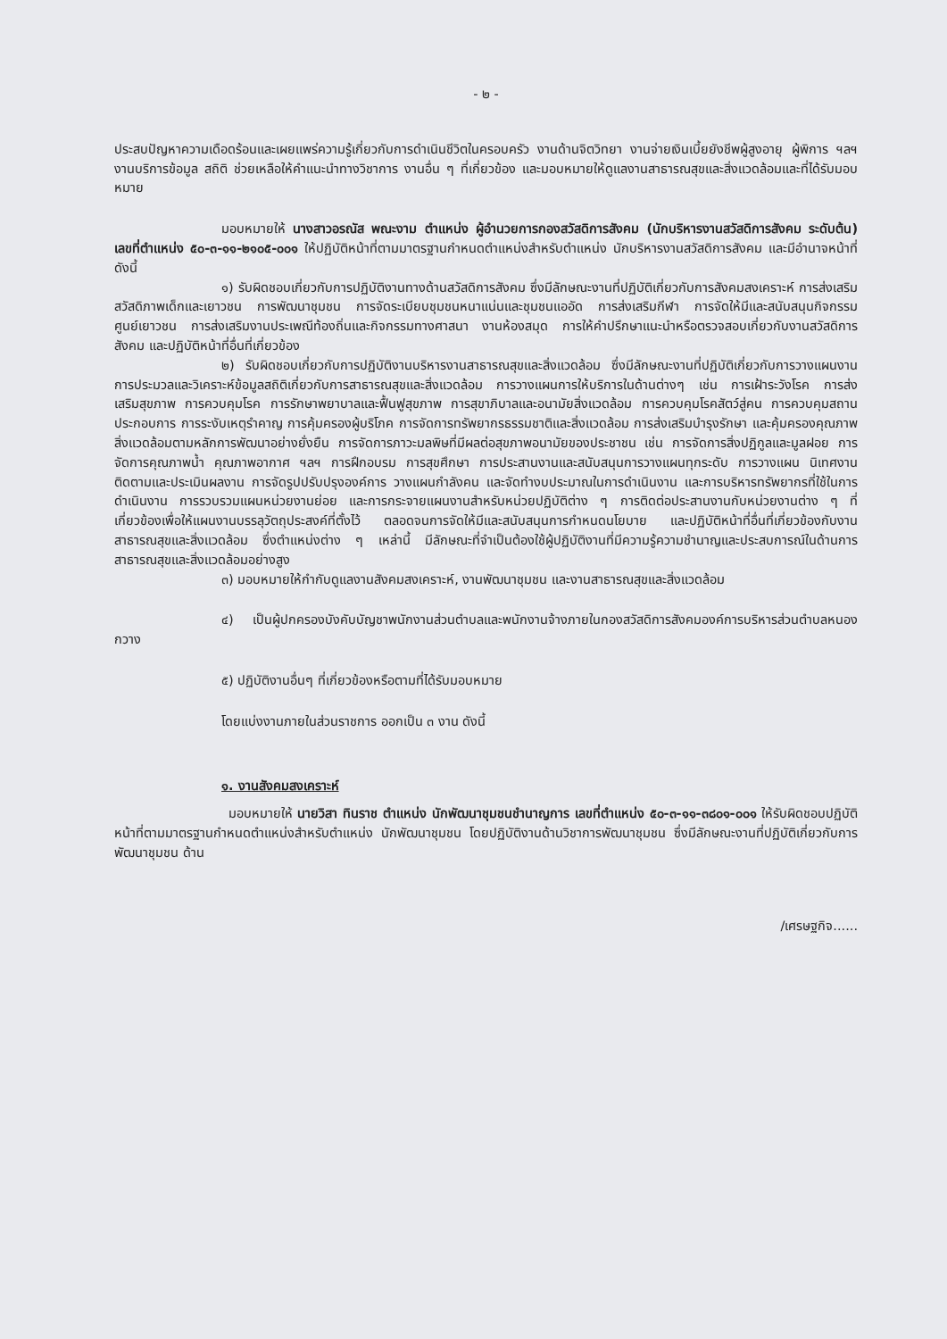- ๒ -
ประสบปัญหาความเดือดร้อนและเผยแพร่ความรู้เกี่ยวกับการดำเนินชีวิตในครอบครัว งานด้านจิตวิทยา งานจ่ายเงินเบี้ยยังชีพผู้สูงอายุ ผู้พิการ ฯลฯ งานบริการข้อมูล สถิติ ช่วยเหลือให้คำแนะนำทางวิชาการ งานอื่น ๆ ที่เกี่ยวข้อง และมอบหมายให้ดูแลงานสาธารณสุขและสิ่งแวดล้อมและที่ได้รับมอบหมาย
มอบหมายให้ นางสาวอรณัส พณะงาม ตำแหน่ง ผู้อำนวยการกองสวัสดิการสังคม (นักบริหารงานสวัสดิการสังคม ระดับต้น) เลขที่ตำแหน่ง ๕๐-๓-๑๑-๒๑๐๕-๐๐๑ ให้ปฏิบัติหน้าที่ตามมาตรฐานกำหนดตำแหน่งสำหรับตำแหน่ง นักบริหารงานสวัสดิการสังคม และมีอำนาจหน้าที่ดังนี้
๑) รับผิดชอบเกี่ยวกับการปฏิบัติงานทางด้านสวัสดิการสังคม ซึ่งมีลักษณะงานที่ปฏิบัติเกี่ยวกับการสังคมสงเคราะห์ การส่งเสริมสวัสดิภาพเด็กและเยาวชน การพัฒนาชุมชน การจัดระเบียบชุมชนหนาแน่นและชุมชนแออัด การส่งเสริมกีฬา การจัดให้มีและสนับสนุนกิจกรรมศูนย์เยาวชน การส่งเสริมงานประเพณีท้องถิ่นและกิจกรรมทางศาสนา งานห้องสมุด การให้คำปรึกษาแนะนำหรือตรวจสอบเกี่ยวกับงานสวัสดิการสังคม และปฏิบัติหน้าที่อื่นที่เกี่ยวข้อง
๒) รับผิดชอบเกี่ยวกับการปฏิบัติงานบริหารงานสาธารณสุขและสิ่งแวดล้อม ซึ่งมีลักษณะงานที่ปฏิบัติเกี่ยวกับการวางแผนงาน การประมวลและวิเคราะห์ข้อมูลสถิติเกี่ยวกับการสาธารณสุขและสิ่งแวดล้อม การวางแผนการให้บริการในด้านต่างๆ เช่น การเฝ้าระวังโรค การส่งเสริมสุขภาพ การควบคุมโรค การรักษาพยาบาลและฟื้นฟูสุขภาพ การสุขาภิบาลและอนามัยสิ่งแวดล้อม การควบคุมโรคสัตว์สู่คน การควบคุมสถานประกอบการ การระงับเหตุรำคาญ การคุ้มครองผู้บริโภค การจัดการทรัพยากรธรรมชาติและสิ่งแวดล้อม การส่งเสริมบำรุงรักษา และคุ้มครองคุณภาพสิ่งแวดล้อมตามหลักการพัฒนาอย่างยั่งยืน การจัดการภาวะมลพิษที่มีผลต่อสุขภาพอนามัยของประชาชน เช่น การจัดการสิ่งปฏิกูลและมูลฝอย การจัดการคุณภาพน้ำ คุณภาพอากาศ ฯลฯ การฝึกอบรม การสุขศึกษา การประสานงานและสนับสนุนการวางแผนทุกระดับ การวางแผน นิเทศงาน ติดตามและประเมินผลงาน การจัดรูปปรับปรุงองค์การ วางแผนกำลังคน และจัดทำงบประมาณในการดำเนินงาน และการบริหารทรัพยากรที่ใช้ในการดำเนินงาน การรวบรวมแผนหน่วยงานย่อย และการกระจายแผนงานสำหรับหน่วยปฏิบัติต่าง ๆ การติดต่อประสานงานกับหน่วยงานต่าง ๆ ที่เกี่ยวข้องเพื่อให้แผนงานบรรลุวัตถุประสงค์ที่ตั้งไว้ ตลอดจนการจัดให้มีและสนับสนุนการกำหนดนโยบาย และปฏิบัติหน้าที่อื่นที่เกี่ยวข้องกับงานสาธารณสุขและสิ่งแวดล้อม ซึ่งตำแหน่งต่าง ๆ เหล่านี้ มีลักษณะที่จำเป็นต้องใช้ผู้ปฏิบัติงานที่มีความรู้ความชำนาญและประสบการณ์ในด้านการสาธารณสุขและสิ่งแวดล้อมอย่างสูง
๓) มอบหมายให้กำกับดูแลงานสังคมสงเคราะห์, งานพัฒนาชุมชน และงานสาธารณสุขและสิ่งแวดล้อม
๔) เป็นผู้ปกครองบังคับบัญชาพนักงานส่วนตำบลและพนักงานจ้างภายในกองสวัสดิการสังคมองค์การบริหารส่วนตำบลหนองกวาง
๕) ปฏิบัติงานอื่นๆ ที่เกี่ยวข้องหรือตามที่ได้รับมอบหมาย
โดยแบ่งงานภายในส่วนราชการ ออกเป็น ๓ งาน ดังนี้
๑. งานสังคมสงเคราะห์
มอบหมายให้ นายวิสา ทินราช ตำแหน่ง นักพัฒนาชุมชนชำนาญการ เลขที่ตำแหน่ง ๕๐-๓-๑๑-๓๘๐๑-๐๐๑ ให้รับผิดชอบปฏิบัติหน้าที่ตามมาตรฐานกำหนดตำแหน่งสำหรับตำแหน่ง นักพัฒนาชุมชน โดยปฏิบัติงานด้านวิชาการพัฒนาชุมชน ซึ่งมีลักษณะงานที่ปฏิบัติเกี่ยวกับการพัฒนาชุมชน ด้าน
/เศรษฐกิจ......